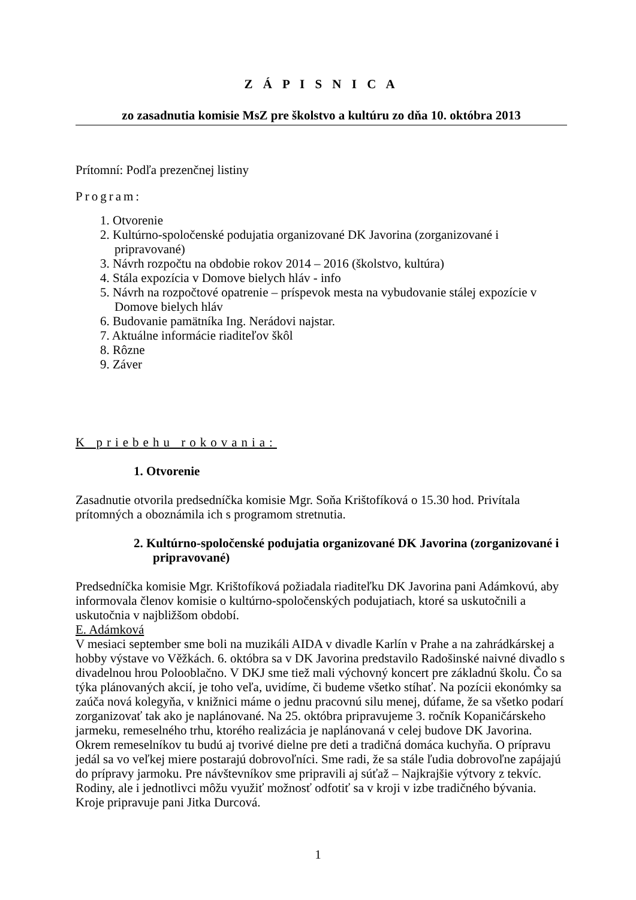Z Á P I S N I C A
zo zasadnutia komisie MsZ pre školstvo a kultúru zo dňa 10. októbra 2013
Prítomní: Podľa prezenčnej listiny
Program:
1. Otvorenie
2. Kultúrno-spoločenské podujatia organizované DK Javorina (zorganizované i pripravované)
3. Návrh rozpočtu na obdobie rokov 2014 – 2016 (školstvo, kultúra)
4. Stála expozícia v Domove bielych hláv - info
5. Návrh na rozpočtové opatrenie – príspevok mesta na vybudovanie stálej expozície v Domove bielych hláv
6. Budovanie pamätníka Ing. Nerádovi najstar.
7. Aktuálne informácie riaditeľov škôl
8. Rôzne
9. Záver
K priebehu rokovania:
1. Otvorenie
Zasadnutie otvorila predsedníčka komisie Mgr. Soňa Krištofíková o 15.30 hod. Privítala prítomných a oboznámila ich s programom stretnutia.
2. Kultúrno-spoločenské podujatia organizované DK Javorina (zorganizované i pripravované)
Predsedníčka komisie Mgr. Krištofíková požiadala riaditeľku DK Javorina pani Adámkovú, aby informovala členov komisie o kultúrno-spoločenských podujatiach, ktoré sa uskutočnili a uskutočnia v najbližšom období.
E. Adámková
V mesiaci september sme boli na muzikáli AIDA v divadle Karlín v Prahe a na zahrádkárskej a hobby výstave vo Věžkách. 6. októbra sa v DK Javorina predstavilo Radošinské naivné divadlo s divadelnou hrou Polooblačno. V DKJ sme tiež mali výchovný koncert pre základnú školu. Čo sa týka plánovaných akcií, je toho veľa, uvidíme, či budeme všetko stíhať. Na pozícii ekonómky sa zaúča nová kolegyňa, v knižnici máme o jednu pracovnú silu menej, dúfame, že sa všetko podarí zorganizovať tak ako je naplánované. Na 25. októbra pripravujeme 3. ročník Kopaničárskeho jarmeku, remeselného trhu, ktorého realizácia je naplánovaná v celej budove DK Javorina. Okrem remeselníkov tu budú aj tvorivé dielne pre deti a tradičná domáca kuchyňa. O prípravu jedál sa vo veľkej miere postarajú dobrovoľníci. Sme radi, že sa stále ľudia dobrovoľne zapájajú do prípravy jarmoku. Pre návštevníkov sme pripravili aj súťaž – Najkrajšie výtvory z tekvíc. Rodiny, ale i jednotlivci môžu využiť možnosť odfotiť sa v kroji v izbe tradičného bývania. Kroje pripravuje pani Jitka Durcová.
1